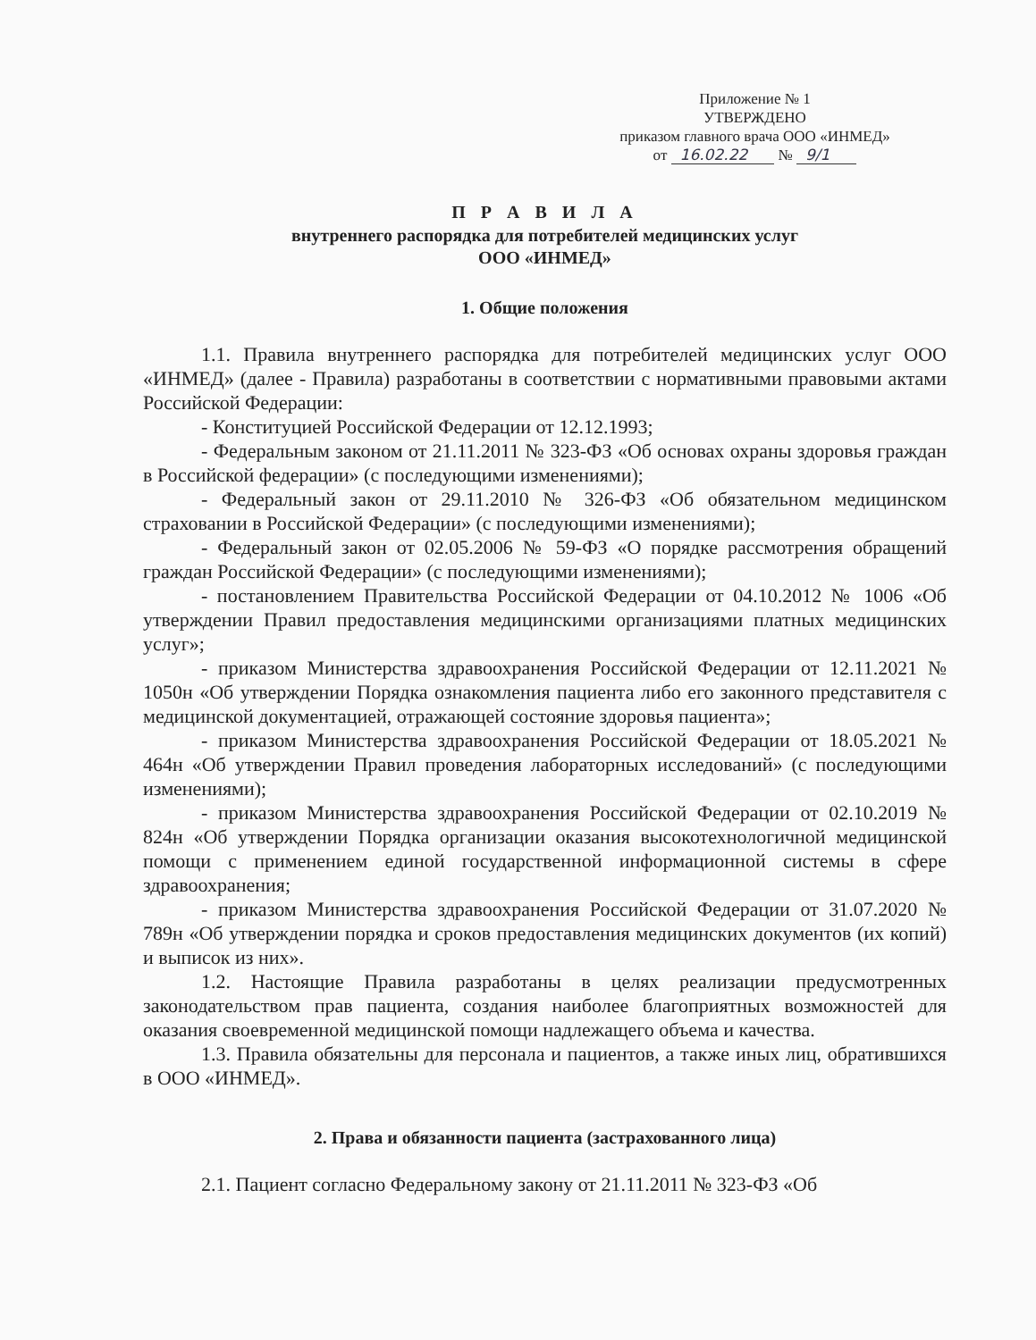Приложение № 1
УТВЕРЖДЕНО
приказом главного врача ООО «ИНМЕД»
от 16.02.22 № 9/1
П Р А В И Л А
внутреннего распорядка для потребителей медицинских услуг
ООО «ИНМЕД»
1. Общие положения
1.1. Правила внутреннего распорядка для потребителей медицинских услуг ООО «ИНМЕД» (далее - Правила) разработаны в соответствии с нормативными правовыми актами Российской Федерации:
- Конституцией Российской Федерации от 12.12.1993;
- Федеральным законом от 21.11.2011 № 323-ФЗ «Об основах охраны здоровья граждан в Российской федерации» (с последующими изменениями);
- Федеральный закон от 29.11.2010 № 326-ФЗ «Об обязательном медицинском страховании в Российской Федерации» (с последующими изменениями);
- Федеральный закон от 02.05.2006 № 59-ФЗ «О порядке рассмотрения обращений граждан Российской Федерации» (с последующими изменениями);
- постановлением Правительства Российской Федерации от 04.10.2012 № 1006 «Об утверждении Правил предоставления медицинскими организациями платных медицинских услуг»;
- приказом Министерства здравоохранения Российской Федерации от 12.11.2021 № 1050н «Об утверждении Порядка ознакомления пациента либо его законного представителя с медицинской документацией, отражающей состояние здоровья пациента»;
- приказом Министерства здравоохранения Российской Федерации от 18.05.2021 № 464н «Об утверждении Правил проведения лабораторных исследований» (с последующими изменениями);
- приказом Министерства здравоохранения Российской Федерации от 02.10.2019 № 824н «Об утверждении Порядка организации оказания высокотехнологичной медицинской помощи с применением единой государственной информационной системы в сфере здравоохранения;
- приказом Министерства здравоохранения Российской Федерации от 31.07.2020 № 789н «Об утверждении порядка и сроков предоставления медицинских документов (их копий) и выписок из них».
1.2. Настоящие Правила разработаны в целях реализации предусмотренных законодательством прав пациента, создания наиболее благоприятных возможностей для оказания своевременной медицинской помощи надлежащего объема и качества.
1.3. Правила обязательны для персонала и пациентов, а также иных лиц, обратившихся в ООО «ИНМЕД».
2. Права и обязанности пациента (застрахованного лица)
2.1. Пациент согласно Федеральному закону от 21.11.2011 № 323-ФЗ «Об